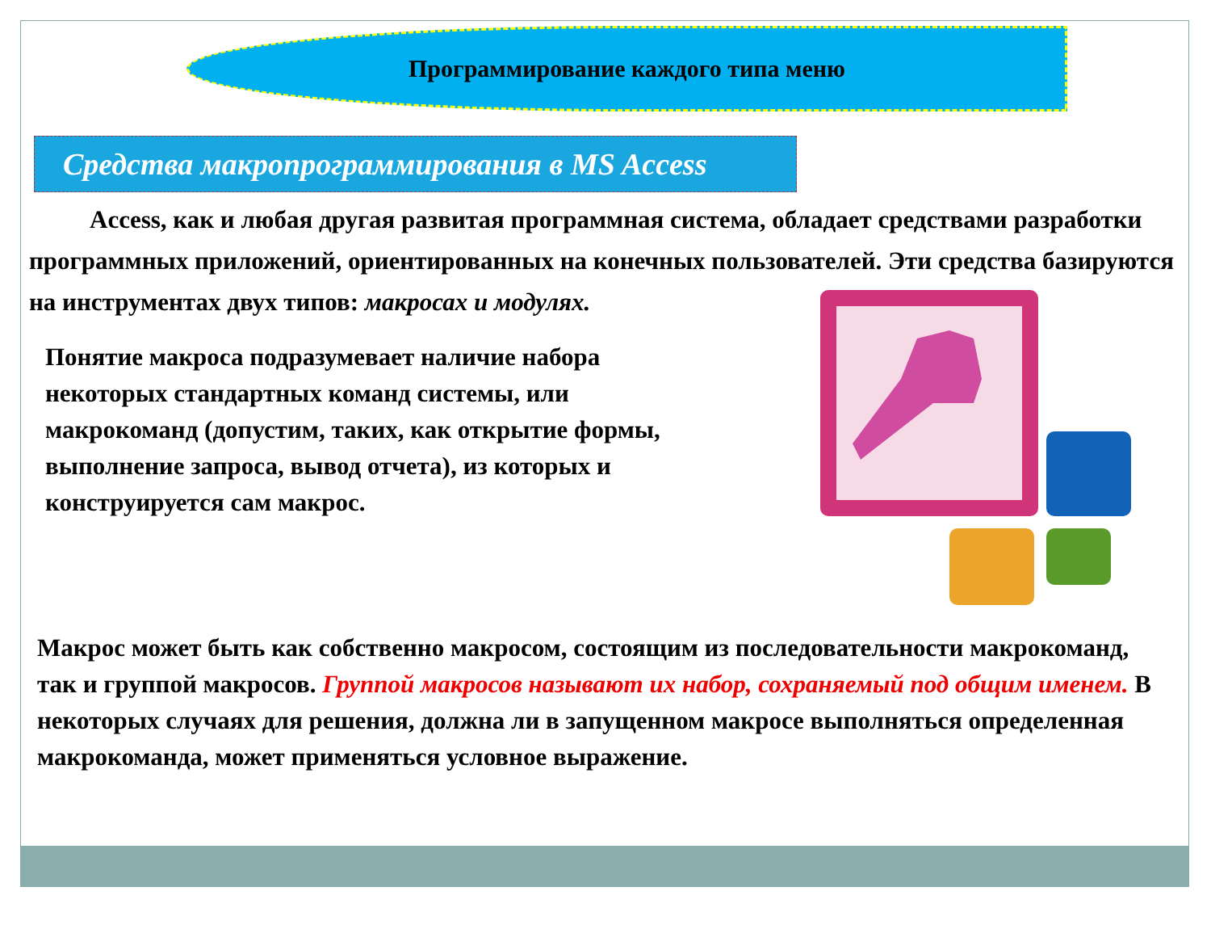Программирование каждого типа меню
Средства макропрограммирования в MS Access
Access, как и любая другая развитая программная система, обладает средствами разработки программных приложений, ориентированных на конечных пользователей. Эти средства базируются на инструментах двух типов: макросах и модулях.
Понятие макроса подразумевает наличие набора некоторых стандартных команд системы, или макрокоманд (допустим, таких, как открытие формы, выполнение запроса, вывод отчета), из которых и конструируется сам макрос.
Макрос может быть как собственно макросом, состоящим из последовательности макрокоманд, так и группой макросов. Группой макросов называют их набор, сохраняемый под общим именем. В некоторых случаях для решения, должна ли в запущенном макросе выполняться определенная макрокоманда, может применяться условное выражение.